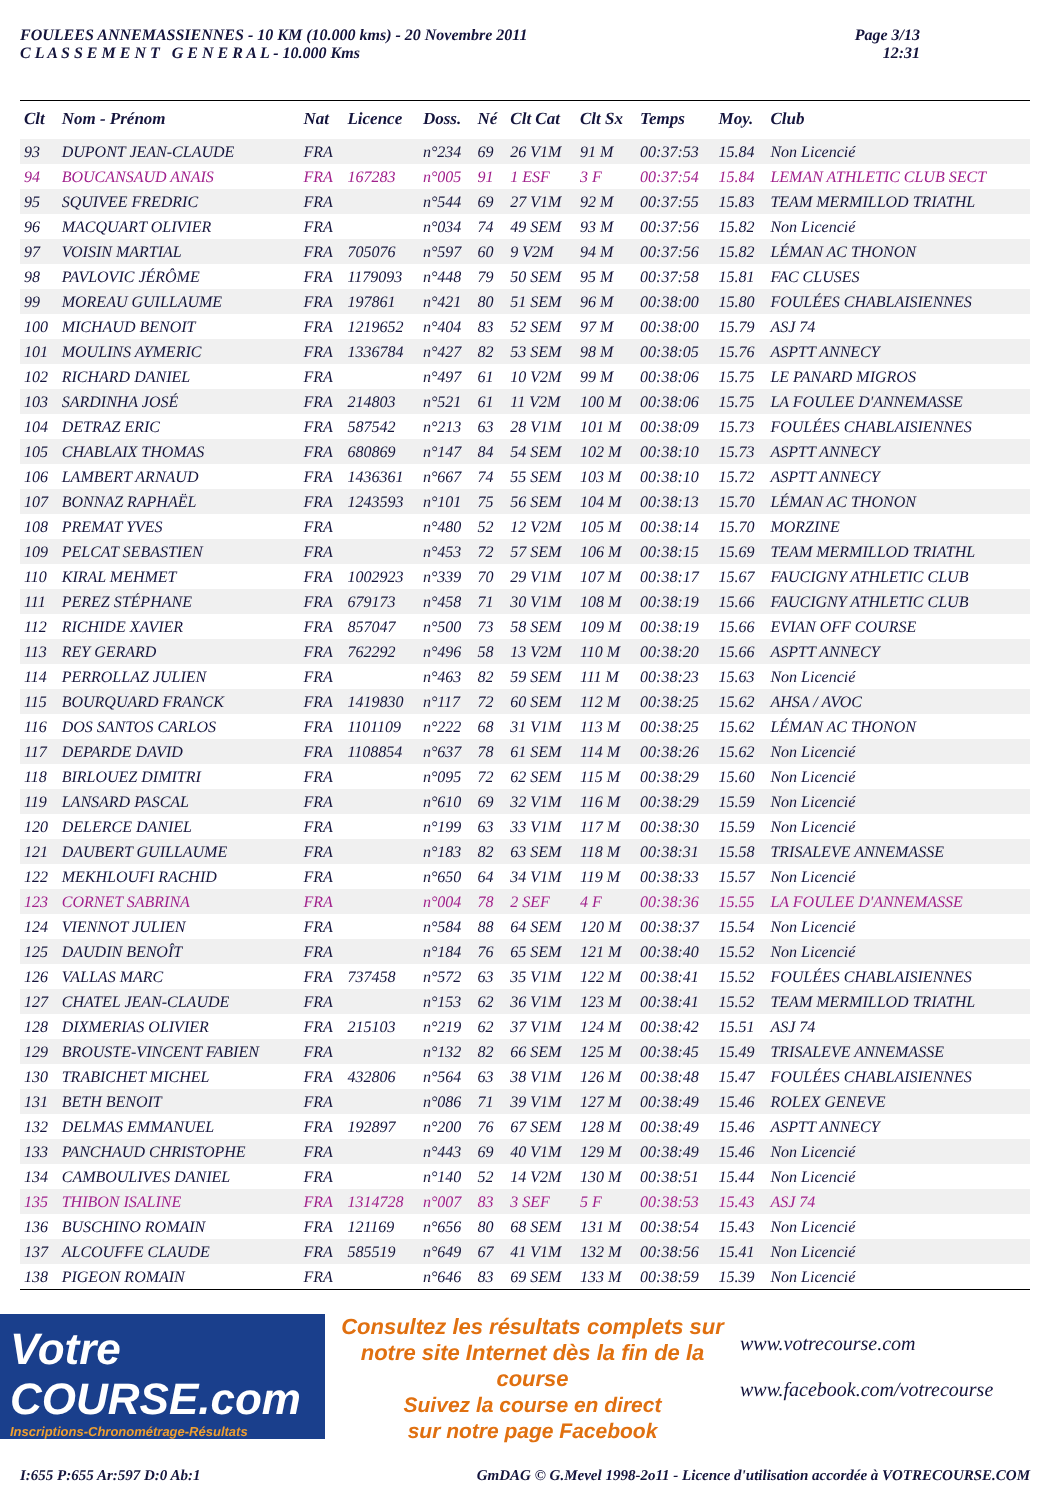FOULEES ANNEMASSIENNES - 10 KM (10.000 kms) - 20 Novembre 2011
C L A S S E M E N T G E N E R A L - 10.000 Kms
Page 3/13
12:31
| Clt | Nom - Prénom | Nat | Licence | Doss. | Né | Clt Cat | Clt Sx | Temps | Moy. | Club |
| --- | --- | --- | --- | --- | --- | --- | --- | --- | --- | --- |
| 93 | DUPONT JEAN-CLAUDE | FRA | | n°234 | 69 | 26 V1M | 91 M | 00:37:53 | 15.84 | Non Licencié |
| 94 | BOUCANSAUD ANAIS | FRA | 167283 | n°005 | 91 | 1 ESF | 3 F | 00:37:54 | 15.84 | LEMAN ATHLETIC CLUB SECT |
| 95 | SQUIVEE FREDRIC | FRA | | n°544 | 69 | 27 V1M | 92 M | 00:37:55 | 15.83 | TEAM MERMILLOD TRIATHL |
| 96 | MACQUART OLIVIER | FRA | | n°034 | 74 | 49 SEM | 93 M | 00:37:56 | 15.82 | Non Licencié |
| 97 | VOISIN MARTIAL | FRA | 705076 | n°597 | 60 | 9 V2M | 94 M | 00:37:56 | 15.82 | LÉMAN AC THONON |
| 98 | PAVLOVIC JÉRÔME | FRA | 1179093 | n°448 | 79 | 50 SEM | 95 M | 00:37:58 | 15.81 | FAC CLUSES |
| 99 | MOREAU GUILLAUME | FRA | 197861 | n°421 | 80 | 51 SEM | 96 M | 00:38:00 | 15.80 | FOULÉES CHABLAISIENNES |
| 100 | MICHAUD BENOIT | FRA | 1219652 | n°404 | 83 | 52 SEM | 97 M | 00:38:00 | 15.79 | ASJ 74 |
| 101 | MOULINS AYMERIC | FRA | 1336784 | n°427 | 82 | 53 SEM | 98 M | 00:38:05 | 15.76 | ASPTT ANNECY |
| 102 | RICHARD DANIEL | FRA | | n°497 | 61 | 10 V2M | 99 M | 00:38:06 | 15.75 | LE PANARD MIGROS |
| 103 | SARDINHA JOSÉ | FRA | 214803 | n°521 | 61 | 11 V2M | 100 M | 00:38:06 | 15.75 | LA FOULEE D'ANNEMASSE |
| 104 | DETRAZ ERIC | FRA | 587542 | n°213 | 63 | 28 V1M | 101 M | 00:38:09 | 15.73 | FOULÉES CHABLAISIENNES |
| 105 | CHABLAIX THOMAS | FRA | 680869 | n°147 | 84 | 54 SEM | 102 M | 00:38:10 | 15.73 | ASPTT ANNECY |
| 106 | LAMBERT ARNAUD | FRA | 1436361 | n°667 | 74 | 55 SEM | 103 M | 00:38:10 | 15.72 | ASPTT ANNECY |
| 107 | BONNAZ RAPHAËL | FRA | 1243593 | n°101 | 75 | 56 SEM | 104 M | 00:38:13 | 15.70 | LÉMAN AC THONON |
| 108 | PREMAT YVES | FRA | | n°480 | 52 | 12 V2M | 105 M | 00:38:14 | 15.70 | MORZINE |
| 109 | PELCAT SEBASTIEN | FRA | | n°453 | 72 | 57 SEM | 106 M | 00:38:15 | 15.69 | TEAM MERMILLOD TRIATHL |
| 110 | KIRAL MEHMET | FRA | 1002923 | n°339 | 70 | 29 V1M | 107 M | 00:38:17 | 15.67 | FAUCIGNY ATHLETIC CLUB |
| 111 | PEREZ STÉPHANE | FRA | 679173 | n°458 | 71 | 30 V1M | 108 M | 00:38:19 | 15.66 | FAUCIGNY ATHLETIC CLUB |
| 112 | RICHIDE XAVIER | FRA | 857047 | n°500 | 73 | 58 SEM | 109 M | 00:38:19 | 15.66 | EVIAN OFF COURSE |
| 113 | REY GERARD | FRA | 762292 | n°496 | 58 | 13 V2M | 110 M | 00:38:20 | 15.66 | ASPTT ANNECY |
| 114 | PERROLLAZ JULIEN | FRA | | n°463 | 82 | 59 SEM | 111 M | 00:38:23 | 15.63 | Non Licencié |
| 115 | BOURQUARD FRANCK | FRA | 1419830 | n°117 | 72 | 60 SEM | 112 M | 00:38:25 | 15.62 | AHSA / AVOC |
| 116 | DOS SANTOS CARLOS | FRA | 1101109 | n°222 | 68 | 31 V1M | 113 M | 00:38:25 | 15.62 | LÉMAN AC THONON |
| 117 | DEPARDE DAVID | FRA | 1108854 | n°637 | 78 | 61 SEM | 114 M | 00:38:26 | 15.62 | Non Licencié |
| 118 | BIRLOUEZ DIMITRI | FRA | | n°095 | 72 | 62 SEM | 115 M | 00:38:29 | 15.60 | Non Licencié |
| 119 | LANSARD PASCAL | FRA | | n°610 | 69 | 32 V1M | 116 M | 00:38:29 | 15.59 | Non Licencié |
| 120 | DELERCE DANIEL | FRA | | n°199 | 63 | 33 V1M | 117 M | 00:38:30 | 15.59 | Non Licencié |
| 121 | DAUBERT GUILLAUME | FRA | | n°183 | 82 | 63 SEM | 118 M | 00:38:31 | 15.58 | TRISALEVE ANNEMASSE |
| 122 | MEKHLOUFI RACHID | FRA | | n°650 | 64 | 34 V1M | 119 M | 00:38:33 | 15.57 | Non Licencié |
| 123 | CORNET SABRINA | FRA | | n°004 | 78 | 2 SEF | 4 F | 00:38:36 | 15.55 | LA FOULEE D'ANNEMASSE |
| 124 | VIENNOT JULIEN | FRA | | n°584 | 88 | 64 SEM | 120 M | 00:38:37 | 15.54 | Non Licencié |
| 125 | DAUDIN BENOÎT | FRA | | n°184 | 76 | 65 SEM | 121 M | 00:38:40 | 15.52 | Non Licencié |
| 126 | VALLAS MARC | FRA | 737458 | n°572 | 63 | 35 V1M | 122 M | 00:38:41 | 15.52 | FOULÉES CHABLAISIENNES |
| 127 | CHATEL JEAN-CLAUDE | FRA | | n°153 | 62 | 36 V1M | 123 M | 00:38:41 | 15.52 | TEAM MERMILLOD TRIATHL |
| 128 | DIXMERIAS OLIVIER | FRA | 215103 | n°219 | 62 | 37 V1M | 124 M | 00:38:42 | 15.51 | ASJ 74 |
| 129 | BROUSTE-VINCENT FABIEN | FRA | | n°132 | 82 | 66 SEM | 125 M | 00:38:45 | 15.49 | TRISALEVE ANNEMASSE |
| 130 | TRABICHET MICHEL | FRA | 432806 | n°564 | 63 | 38 V1M | 126 M | 00:38:48 | 15.47 | FOULÉES CHABLAISIENNES |
| 131 | BETH BENOIT | FRA | | n°086 | 71 | 39 V1M | 127 M | 00:38:49 | 15.46 | ROLEX GENEVE |
| 132 | DELMAS EMMANUEL | FRA | 192897 | n°200 | 76 | 67 SEM | 128 M | 00:38:49 | 15.46 | ASPTT ANNECY |
| 133 | PANCHAUD CHRISTOPHE | FRA | | n°443 | 69 | 40 V1M | 129 M | 00:38:49 | 15.46 | Non Licencié |
| 134 | CAMBOULIVES DANIEL | FRA | | n°140 | 52 | 14 V2M | 130 M | 00:38:51 | 15.44 | Non Licencié |
| 135 | THIBON ISALINE | FRA | 1314728 | n°007 | 83 | 3 SEF | 5 F | 00:38:53 | 15.43 | ASJ 74 |
| 136 | BUSCHINO ROMAIN | FRA | 121169 | n°656 | 80 | 68 SEM | 131 M | 00:38:54 | 15.43 | Non Licencié |
| 137 | ALCOUFFE CLAUDE | FRA | 585519 | n°649 | 67 | 41 V1M | 132 M | 00:38:56 | 15.41 | Non Licencié |
| 138 | PIGEON ROMAIN | FRA | | n°646 | 83 | 69 SEM | 133 M | 00:38:59 | 15.39 | Non Licencié |
Votre
COURSE.com
Inscriptions-Chronométrage-Résultats
Consultez les résultats complets sur
notre site Internet dès la fin de la course
Suivez la course en direct
sur notre page Facebook
www.votrecourse.com
www.facebook.com/votrecourse
I:655 P:655 Ar:597 D:0 Ab:1 GmDAG © G.Mevel 1998-2o11 - Licence d'utilisation accordée à VOTRECOURSE.COM